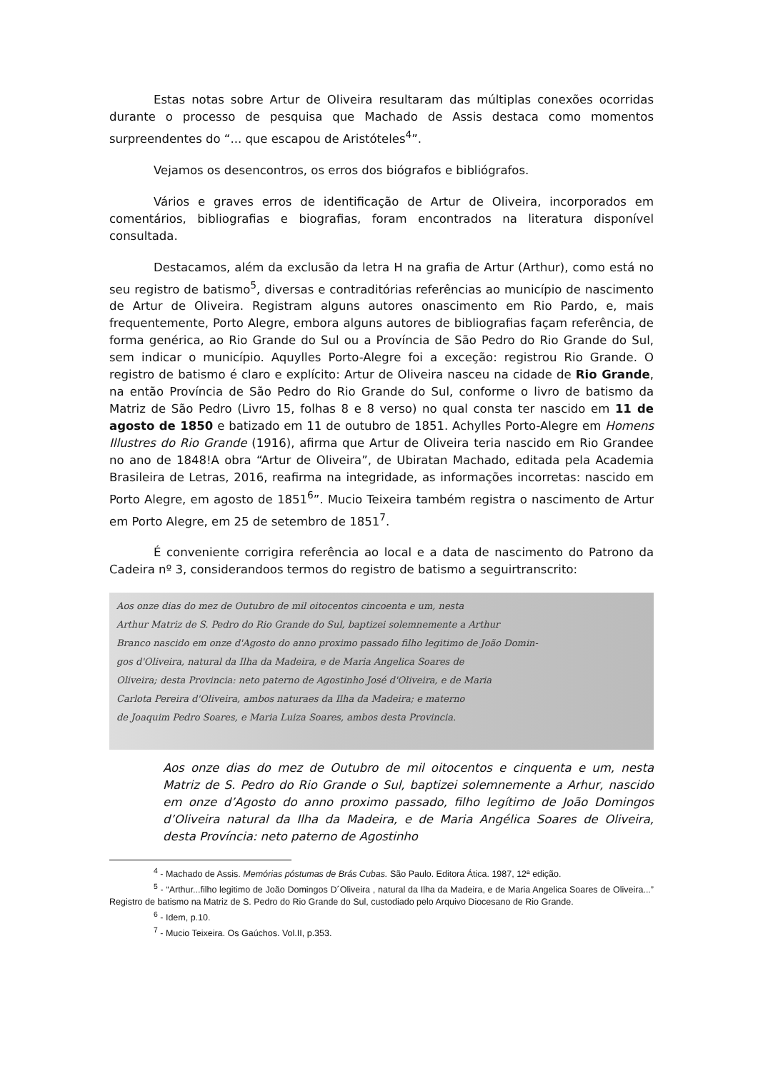Estas notas sobre Artur de Oliveira resultaram das múltiplas conexões ocorridas durante o processo de pesquisa que Machado de Assis destaca como momentos surpreendentes do “... que escapou de Aristóteles<sup>4</sup>”.
Vejamos os desencontros, os erros dos biógrafos e bibliógrafos.
Vários e graves erros de identificação de Artur de Oliveira, incorporados em comentários, bibliografias e biografias, foram encontrados na literatura disponível consultada.
Destacamos, além da exclusão da letra H na grafia de Artur (Arthur), como está no seu registro de batismo<sup>5</sup>, diversas e contraditórias referências ao município de nascimento de Artur de Oliveira. Registram alguns autores onascimento em Rio Pardo, e, mais frequentemente, Porto Alegre, embora alguns autores de bibliografias façam referência, de forma genérica, ao Rio Grande do Sul ou a Província de São Pedro do Rio Grande do Sul, sem indicar o município. Aquylles Porto-Alegre foi a exceção: registrou Rio Grande. O registro de batismo é claro e explícito: Artur de Oliveira nasceu na cidade de Rio Grande, na então Província de São Pedro do Rio Grande do Sul, conforme o livro de batismo da Matriz de São Pedro (Livro 15, folhas 8 e 8 verso) no qual consta ter nascido em 11 de agosto de 1850 e batizado em 11 de outubro de 1851. Achylles Porto-Alegre em Homens Illustres do Rio Grande (1916), afirma que Artur de Oliveira teria nascido em Rio Grandee no ano de 1848!A obra “Artur de Oliveira”, de Ubiratan Machado, editada pela Academia Brasileira de Letras, 2016, reafirma na integridade, as informações incorretas: nascido em Porto Alegre, em agosto de 1851<sup>6</sup>”. Mucio Teixeira também registra o nascimento de Artur em Porto Alegre, em 25 de setembro de 1851<sup>7</sup>.
É conveniente corrigira referência ao local e a data de nascimento do Patrono da Cadeira nº 3, considerandoos termos do registro de batismo a seguirtranscrito:
Aos onze dias do mez de Outubro de mil oitocentos cincoenta e um, nesta
Arthur Matriz de S. Pedro do Rio Grande do Sul, baptizei solemnemente a Arthur
Branco nascido em onze d'Agosto do anno proximo passado filho legitimo de João Domin-
gos d'Oliveira, natural da Ilha da Madeira, e de Maria Angelica Soares de
Oliveira; desta Provincia: neto paterno de Agostinho José d'Oliveira, e de Maria
Carlota Pereira d'Oliveira, ambos naturaes da Ilha da Madeira; e materno
de Joaquim Pedro Soares, e Maria Luiza Soares, ambos desta Provincia.
Aos onze dias do mez de Outubro de mil oitocentos e cinquenta e um, nesta Matriz de S. Pedro do Rio Grande o Sul, baptizei solemnemente a Arhur, nascido em onze d’Agosto do anno proximo passado, filho legítimo de João Domingos d’Oliveira natural da Ilha da Madeira, e de Maria Angélica Soares de Oliveira, desta Província: neto paterno de Agostinho
<sup>4</sup> - Machado de Assis. Memórias póstumas de Brás Cubas. São Paulo. Editora Ática. 1987, 12ª edição.
<sup>5</sup> - “Arthur...filho legitimo de João Domingos D´Oliveira , natural da Ilha da Madeira, e de Maria Angelica Soares de Oliveira...” Registro de batismo na Matriz de S. Pedro do Rio Grande do Sul, custodiado pelo Arquivo Diocesano de Rio Grande.
<sup>6</sup> - Idem, p.10.
<sup>7</sup> - Mucio Teixeira. Os Gaúchos. Vol.II, p.353.